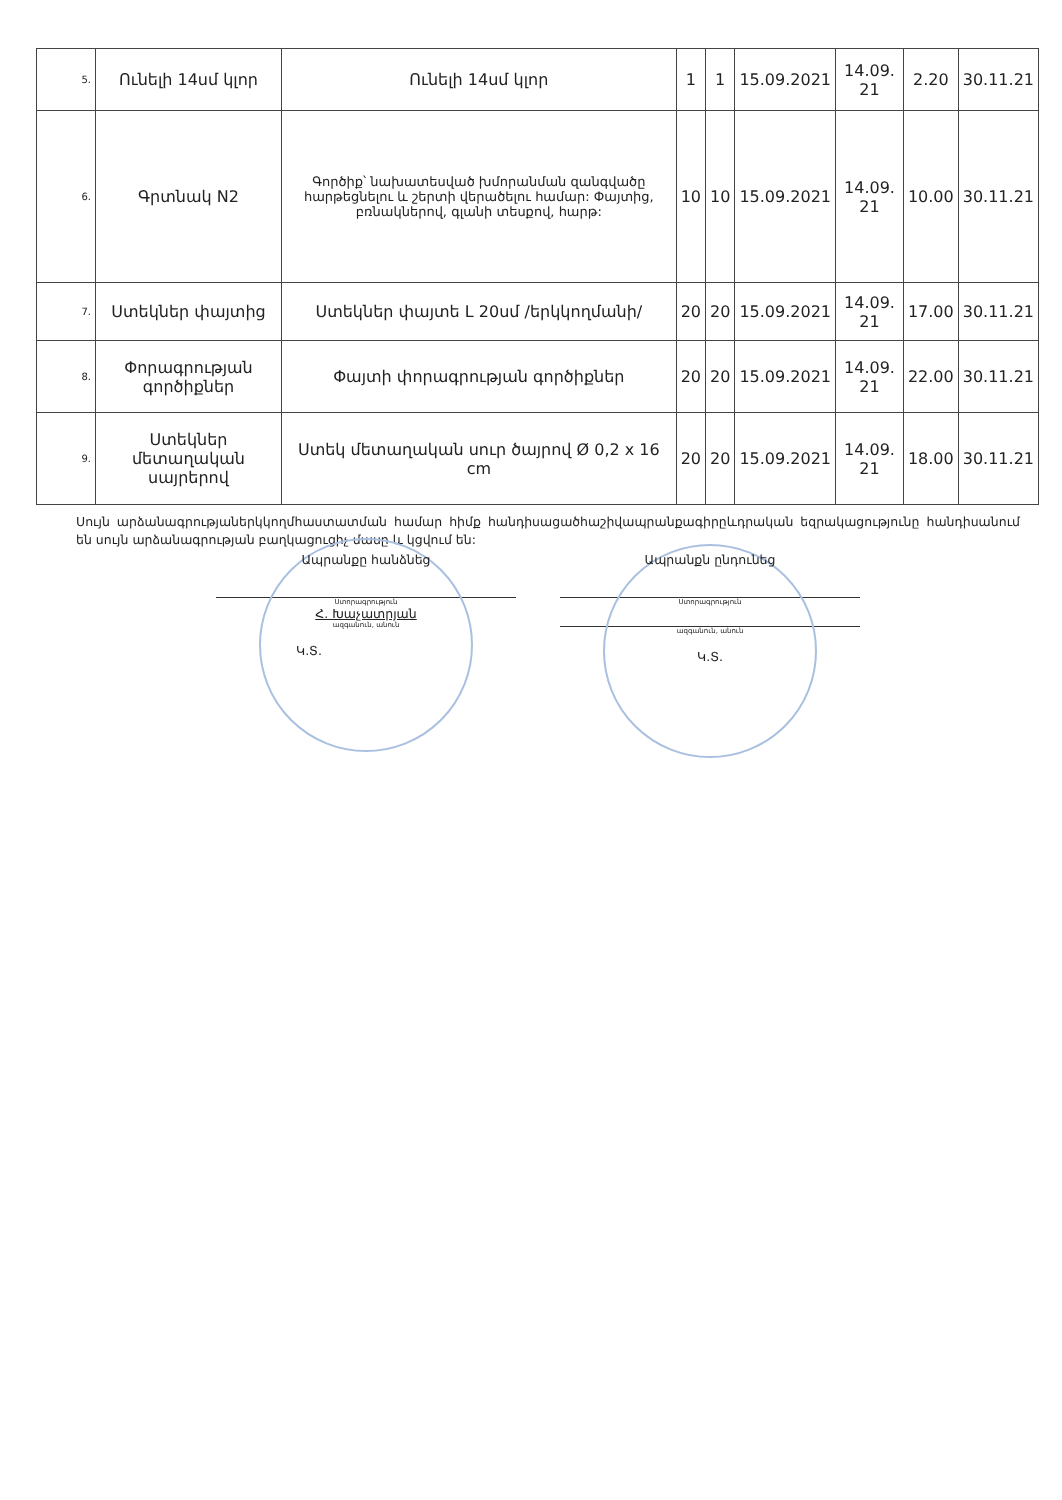| 5. | Ունելի 14սմ կլոր | Ունելի 14սմ կլոր | 1 | 1 | 15.09.2021 | 14.09. 21 | 2.20 | 30.11.21 |
| 6. | Գրտնակ N2 | Գործիք՝ նախատեսված խմորանման զանգվածը հարթեցնելու և շերտի վերածելու համար: Փայտից, բռնակներով, գլանի տեսքով, հարթ: | 10 | 10 | 15.09.2021 | 14.09. 21 | 10.00 | 30.11.21 |
| 7. | Ստեկներ փայտից | Ստեկներ փայտե L 20սմ /երկկողմանի/ | 20 | 20 | 15.09.2021 | 14.09. 21 | 17.00 | 30.11.21 |
| 8. | Փորագրության գործիքներ | Փայտի փորագրության գործիքներ | 20 | 20 | 15.09.2021 | 14.09. 21 | 22.00 | 30.11.21 |
| 9. | Ստեկներ մետաղական սայրերով | Ստեկ մետաղական սուր ծայրով Ø 0,2 x 16 cm | 20 | 20 | 15.09.2021 | 14.09. 21 | 18.00 | 30.11.21 |
Սույն արձանագրությաներկկողմհաստատման համար հիմք հանդիսացածհաշիվապրանքագիրըևդրական եզրակացությունը հանդիսանում են սույն արձանագրության բաղկացուցիչ մասը և կցվում են:
Ապրանքը հանձնեց
Ստորագրություն
Հ. Խաչատրյան
ազգանուն, անուն
Կ.Տ.
Ապրանքն ընդունեց
Ստորագրություն
ազգանուն, անուն
Կ.Տ.